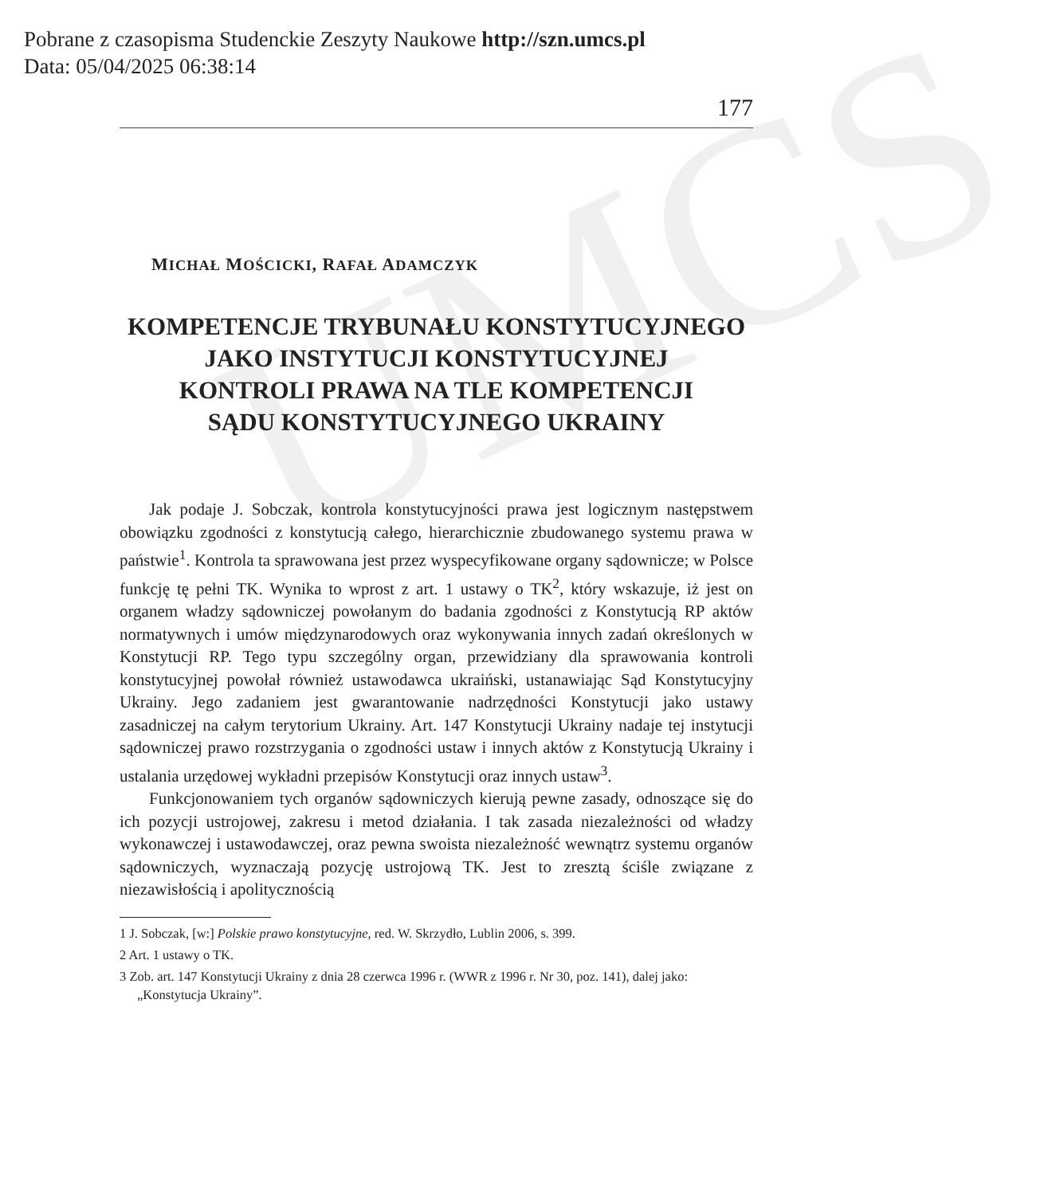Pobrane z czasopisma Studenckie Zeszyty Naukowe http://szn.umcs.pl
Data: 05/04/2025 06:38:14
UMCS
177
MICHAŁ MOŚCICKI, RAFAŁ ADAMCZYK
KOMPETENCJE TRYBUNAŁU KONSTYTUCYJNEGO
JAKO INSTYTUCJI KONSTYTUCYJNEJ
KONTROLI PRAWA NA TLE KOMPETENCJI
SĄDU KONSTYTUCYJNEGO UKRAINY
Jak podaje J. Sobczak, kontrola konstytucyjności prawa jest logicznym następstwem obowiązku zgodności z konstytucją całego, hierarchicznie zbudowanego systemu prawa w państwie<sup>1</sup>. Kontrola ta sprawowana jest przez wyspecyfikowane organy sądownicze; w Polsce funkcję tę pełni TK. Wynika to wprost z art. 1 ustawy o TK<sup>2</sup>, który wskazuje, iż jest on organem władzy sądowniczej powołanym do badania zgodności z Konstytucją RP aktów normatywnych i umów międzynarodowych oraz wykonywania innych zadań określonych w Konstytucji RP. Tego typu szczególny organ, przewidziany dla sprawowania kontroli konstytucyjnej powołał również ustawodawca ukraiński, ustanawiając Sąd Konstytucyjny Ukrainy. Jego zadaniem jest gwarantowanie nadrzędności Konstytucji jako ustawy zasadniczej na całym terytorium Ukrainy. Art. 147 Konstytucji Ukrainy nadaje tej instytucji sądowniczej prawo rozstrzygania o zgodności ustaw i innych aktów z Konstytucją Ukrainy i ustalania urzędowej wykładni przepisów Konstytucji oraz innych ustaw<sup>3</sup>.
Funkcjonowaniem tych organów sądowniczych kierują pewne zasady, odnoszące się do ich pozycji ustrojowej, zakresu i metod działania. I tak zasada niezależności od władzy wykonawczej i ustawodawczej, oraz pewna swoista niezależność wewnątrz systemu organów sądowniczych, wyznaczają pozycję ustrojową TK. Jest to zresztą ściśle związane z niezawisłością i apolitycznością
1 J. Sobczak, [w:] Polskie prawo konstytucyjne, red. W. Skrzydło, Lublin 2006, s. 399.
2 Art. 1 ustawy o TK.
3 Zob. art. 147 Konstytucji Ukrainy z dnia 28 czerwca 1996 r. (WWR z 1996 r. Nr 30, poz. 141), dalej jako: „Konstytucja Ukrainy”.